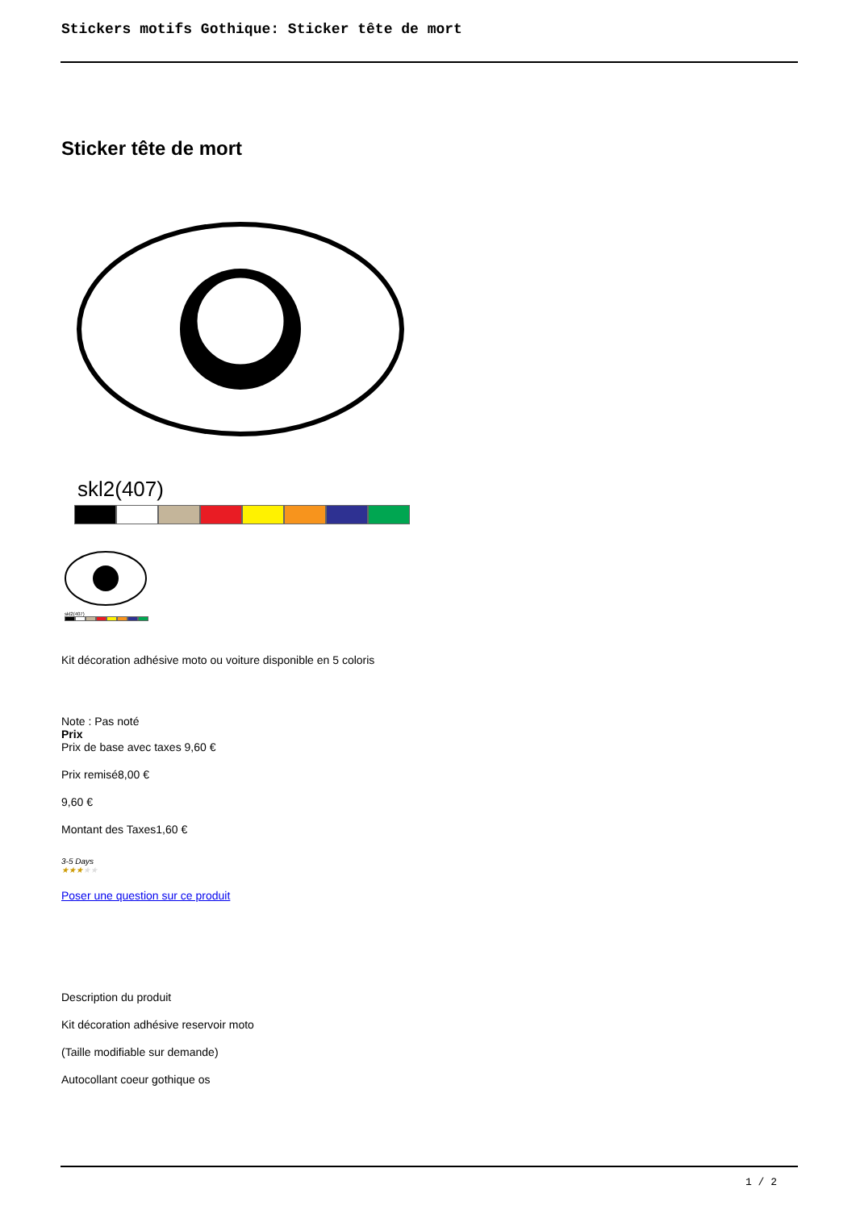Stickers motifs Gothique: Sticker tête de mort
Sticker tête de mort
skl2(407)
skl2(407)
Kit décoration adhésive moto ou voiture disponible en 5 coloris
Note : Pas noté
Prix
Prix de base avec taxes 9,60 €
Prix remisé8,00 €
9,60 €
Montant des Taxes1,60 €
3-5 Days
★★★★★
Poser une question sur ce produit
Description du produit
Kit décoration adhésive reservoir moto
(Taille modifiable sur demande)
Autocollant coeur gothique os
1 / 2